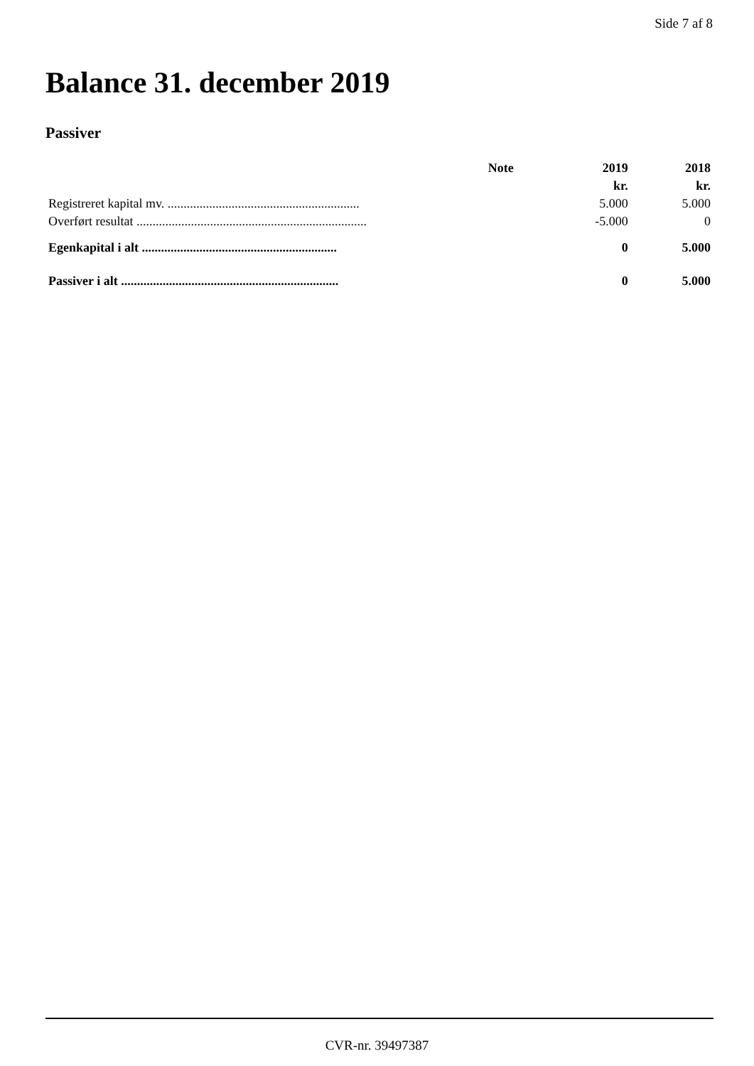Side 7 af 8
Balance 31. december 2019
Passiver
| | Note | 2019 | 2018 |
| --- | --- | --- | --- |
| | | kr. | kr. |
| Registreret kapital mv. ............................................................ | | 5.000 | 5.000 |
| Overført resultat ........................................................................ | | -5.000 | 0 |
| Egenkapital i alt ............................................................. | | 0 | 5.000 |
| Passiver i alt .................................................................... | | 0 | 5.000 |
CVR-nr. 39497387